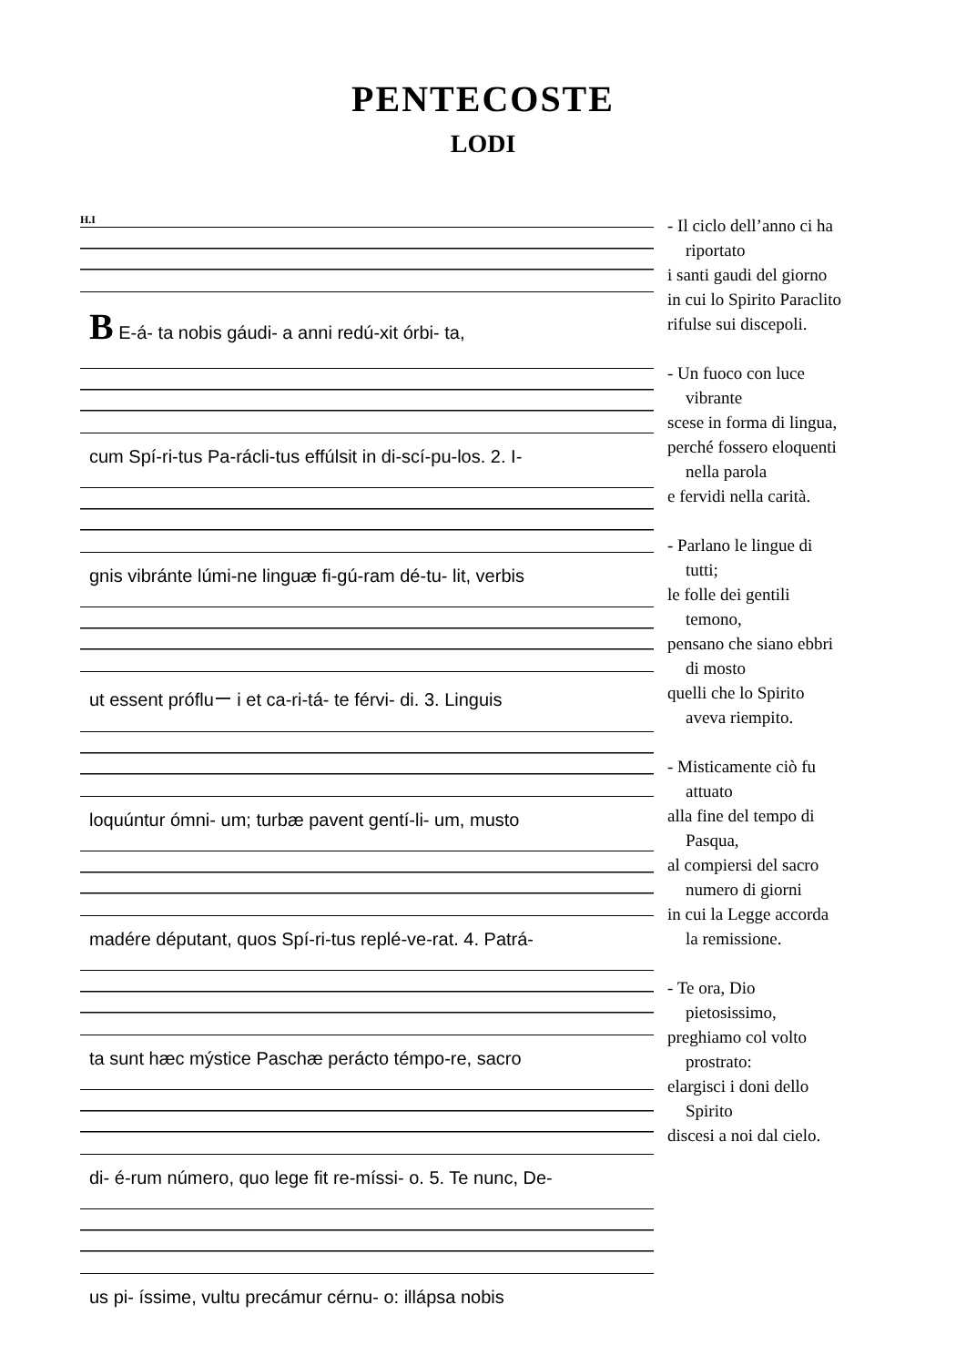PENTECOSTE
LODI
H.I
B E-á- ta nobis gáudi- a anni redú-xit órbi- ta,
cum Spí-ri-tus Pa-rácli-tus effúlsit in di-scí-pu-los. 2. I-
gnis vibránte lúmi-ne linguæ fi-gú-ram dé-tu- lit, verbis
ut essent prófluー i et ca-ri-tá- te férvi- di. 3. Linguis
loquúntur ómni- um; turbæ pavent gentí-li- um, musto
madére députant, quos Spí-ri-tus replé-ve-rat. 4. Patrá-
ta sunt hæc mýstice Paschæ perácto témpo-re, sacro
di- é-rum número, quo lege fit re-míssi- o. 5. Te nunc, De-
us pi- íssime, vultu precámur cérnu- o: illápsa nobis
- Il ciclo dell’anno ci ha
riportato
i santi gaudi del giorno
in cui lo Spirito Paraclito
rifulse sui discepoli.
- Un fuoco con luce
vibrante
scese in forma di lingua,
perché fossero eloquenti
nella parola
e fervidi nella carità.
- Parlano le lingue di
tutti;
le folle dei gentili
temono,
pensano che siano ebbri
di mosto
quelli che lo Spirito
aveva riempito.
- Misticamente ciò fu
attuato
alla fine del tempo di
Pasqua,
al compiersi del sacro
numero di giorni
in cui la Legge accorda
la remissione.
- Te ora, Dio
pietosissimo,
preghiamo col volto
prostrato:
elargisci i doni dello
Spirito
discesi a noi dal cielo.